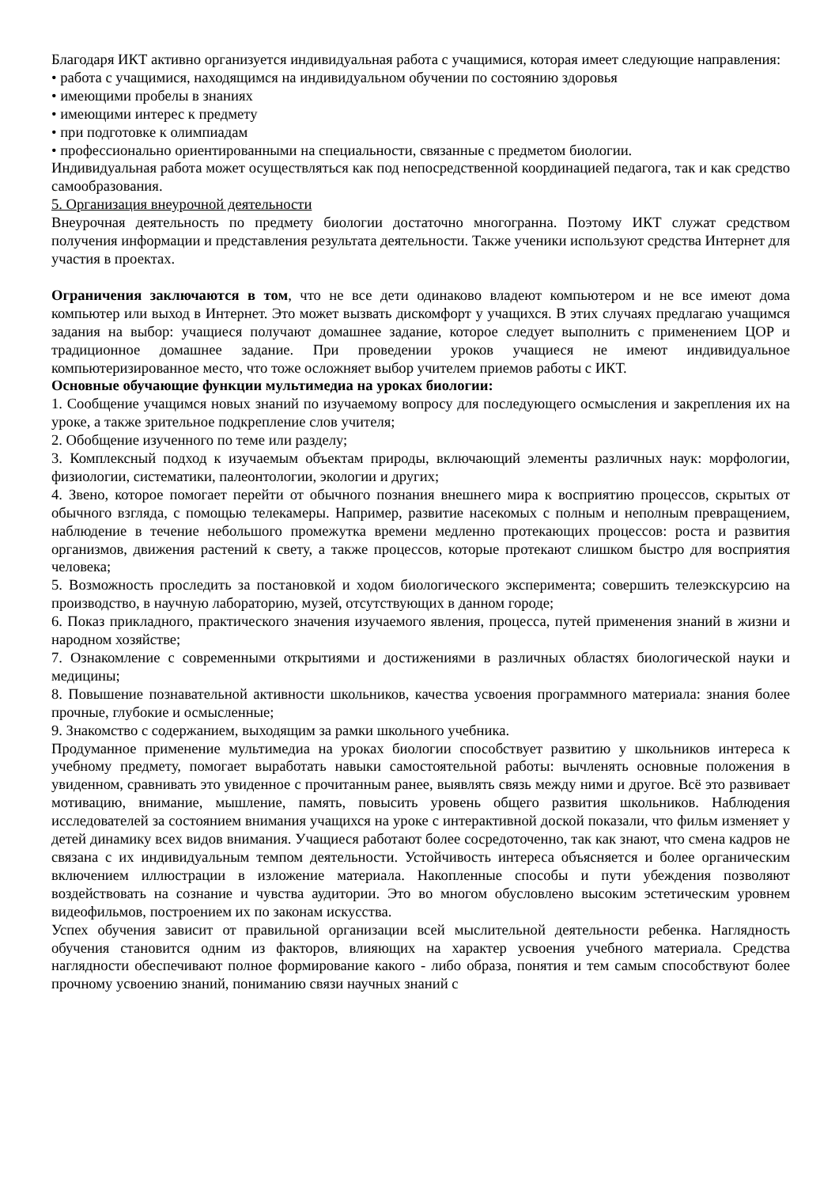Благодаря ИКТ активно организуется индивидуальная работа с учащимися, которая имеет следующие направления:
• работа с учащимися, находящимся на индивидуальном обучении по состоянию здоровья
• имеющими пробелы в знаниях
• имеющими интерес к предмету
• при подготовке к олимпиадам
• профессионально ориентированными на специальности, связанные с предметом биологии.
Индивидуальная работа может осуществляться как под непосредственной координацией педагога, так и как средство самообразования.
5. Организация внеурочной деятельности
Внеурочная деятельность по предмету биологии достаточно многогранна. Поэтому ИКТ служат средством получения информации и представления результата деятельности. Также ученики используют средства Интернет для участия в проектах.
Ограничения заключаются в том, что не все дети одинаково владеют компьютером и не все имеют дома компьютер или выход в Интернет. Это может вызвать дискомфорт у учащихся. В этих случаях предлагаю учащимся задания на выбор: учащиеся получают домашнее задание, которое следует выполнить с применением ЦОР и традиционное домашнее задание. При проведении уроков учащиеся не имеют индивидуальное компьютеризированное место, что тоже осложняет выбор учителем приемов работы с ИКТ.
Основные обучающие функции мультимедиа на уроках биологии:
1. Сообщение учащимся новых знаний по изучаемому вопросу для последующего осмысления и закрепления их на уроке, а также зрительное подкрепление слов учителя;
2. Обобщение изученного по теме или разделу;
3. Комплексный подход к изучаемым объектам природы, включающий элементы различных наук: морфологии, физиологии, систематики, палеонтологии, экологии и других;
4. Звено, которое помогает перейти от обычного познания внешнего мира к восприятию процессов, скрытых от обычного взгляда, с помощью телекамеры. Например, развитие насекомых с полным и неполным превращением, наблюдение в течение небольшого промежутка времени медленно протекающих процессов: роста и развития организмов, движения растений к свету, а также процессов, которые протекают слишком быстро для восприятия человека;
5. Возможность проследить за постановкой и ходом биологического эксперимента; совершить телеэкскурсию на производство, в научную лабораторию, музей, отсутствующих в данном городе;
6. Показ прикладного, практического значения изучаемого явления, процесса, путей применения знаний в жизни и народном хозяйстве;
7. Ознакомление с современными открытиями и достижениями в различных областях биологической науки и медицины;
8. Повышение познавательной активности школьников, качества усвоения программного материала: знания более прочные, глубокие и осмысленные;
9. Знакомство с содержанием, выходящим за рамки школьного учебника.
Продуманное применение мультимедиа на уроках биологии способствует развитию у школьников интереса к учебному предмету, помогает выработать навыки самостоятельной работы: вычленять основные положения в увиденном, сравнивать это увиденное с прочитанным ранее, выявлять связь между ними и другое. Всё это развивает мотивацию, внимание, мышление, память, повысить уровень общего развития школьников. Наблюдения исследователей за состоянием внимания учащихся на уроке с интерактивной доской показали, что фильм изменяет у детей динамику всех видов внимания. Учащиеся работают более сосредоточенно, так как знают, что смена кадров не связана с их индивидуальным темпом деятельности. Устойчивость интереса объясняется и более органическим включением иллюстрации в изложение материала. Накопленные способы и пути убеждения позволяют воздействовать на сознание и чувства аудитории. Это во многом обусловлено высоким эстетическим уровнем видеофильмов, построением их по законам искусства.
Успех обучения зависит от правильной организации всей мыслительной деятельности ребенка. Наглядность обучения становится одним из факторов, влияющих на характер усвоения учебного материала. Средства наглядности обеспечивают полное формирование какого - либо образа, понятия и тем самым способствуют более прочному усвоению знаний, пониманию связи научных знаний с